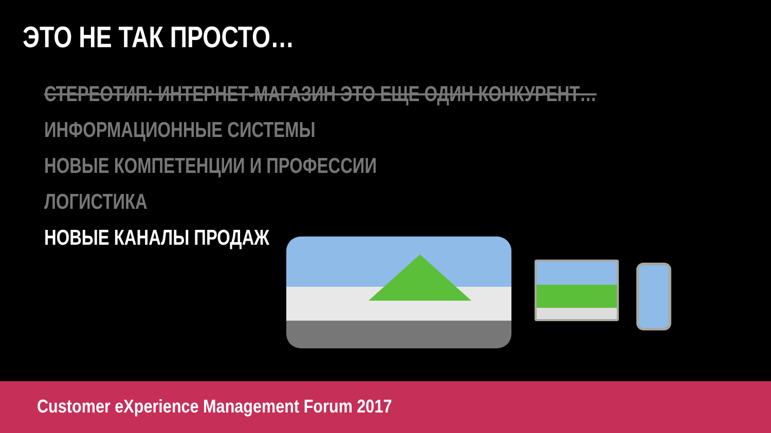ЭТО НЕ ТАК ПРОСТО…
СТЕРЕОТИП: ИНТЕРНЕТ-МАГАЗИН ЭТО ЕЩЕ ОДИН КОНКУРЕНТ…
ИНФОРМАЦИОННЫЕ СИСТЕМЫ
НОВЫЕ КОМПЕТЕНЦИИ И ПРОФЕССИИ
ЛОГИСТИКА
НОВЫЕ КАНАЛЫ ПРОДАЖ
Customer eXperience Management Forum 2017